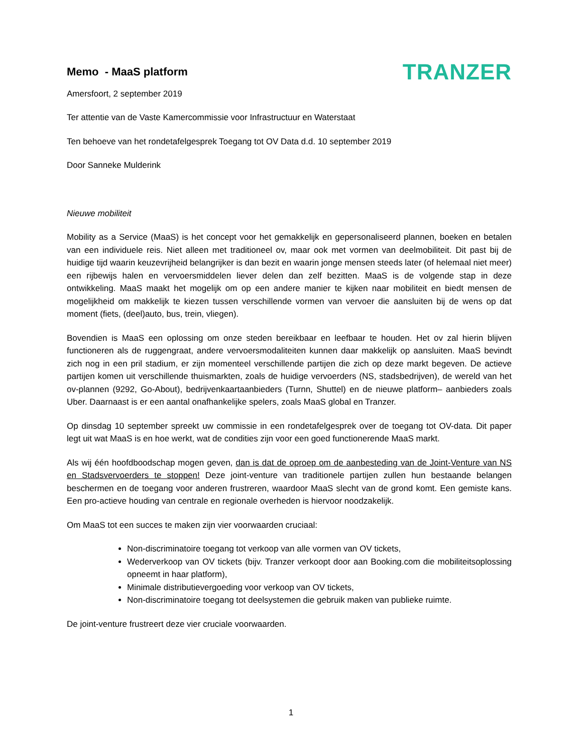Memo - MaaS platform
TRANZER
Amersfoort, 2 september 2019
Ter attentie van de Vaste Kamercommissie voor Infrastructuur en Waterstaat
Ten behoeve van het rondetafelgesprek Toegang tot OV Data d.d. 10 september 2019
Door Sanneke Mulderink
Nieuwe mobiliteit
Mobility as a Service (MaaS) is het concept voor het gemakkelijk en gepersonaliseerd plannen, boeken en betalen van een individuele reis. Niet alleen met traditioneel ov, maar ook met vormen van deelmobiliteit. Dit past bij de huidige tijd waarin keuzevrijheid belangrijker is dan bezit en waarin jonge mensen steeds later (of helemaal niet meer) een rijbewijs halen en vervoersmiddelen liever delen dan zelf bezitten. MaaS is de volgende stap in deze ontwikkeling. MaaS maakt het mogelijk om op een andere manier te kijken naar mobiliteit en biedt mensen de mogelijkheid om makkelijk te kiezen tussen verschillende vormen van vervoer die aansluiten bij de wens op dat moment (fiets, (deel)auto, bus, trein, vliegen).
Bovendien is MaaS een oplossing om onze steden bereikbaar en leefbaar te houden. Het ov zal hierin blijven functioneren als de ruggengraat, andere vervoersmodaliteiten kunnen daar makkelijk op aansluiten. MaaS bevindt zich nog in een pril stadium, er zijn momenteel verschillende partijen die zich op deze markt begeven. De actieve partijen komen uit verschillende thuismarkten, zoals de huidige vervoerders (NS, stadsbedrijven), de wereld van het ov-plannen (9292, Go-About), bedrijvenkaartaanbieders (Turnn, Shuttel) en de nieuwe platform– aanbieders zoals Uber. Daarnaast is er een aantal onafhankelijke spelers, zoals MaaS global en Tranzer.
Op dinsdag 10 september spreekt uw commissie in een rondetafelgesprek over de toegang tot OV-data. Dit paper legt uit wat MaaS is en hoe werkt, wat de condities zijn voor een goed functionerende MaaS markt.
Als wij één hoofdboodschap mogen geven, dan is dat de oproep om de aanbesteding van de Joint-Venture van NS en Stadsvervoerders te stoppen! Deze joint-venture van traditionele partijen zullen hun bestaande belangen beschermen en de toegang voor anderen frustreren, waardoor MaaS slecht van de grond komt. Een gemiste kans. Een pro-actieve houding van centrale en regionale overheden is hiervoor noodzakelijk.
Om MaaS tot een succes te maken zijn vier voorwaarden cruciaal:
Non-discriminatoire toegang tot verkoop van alle vormen van OV tickets,
Wederverkoop van OV tickets (bijv. Tranzer verkoopt door aan Booking.com die mobiliteitsoplossing opneemt in haar platform),
Minimale distributievergoeding voor verkoop van OV tickets,
Non-discriminatoire toegang tot deelsystemen die gebruik maken van publieke ruimte.
De joint-venture frustreert deze vier cruciale voorwaarden.
1